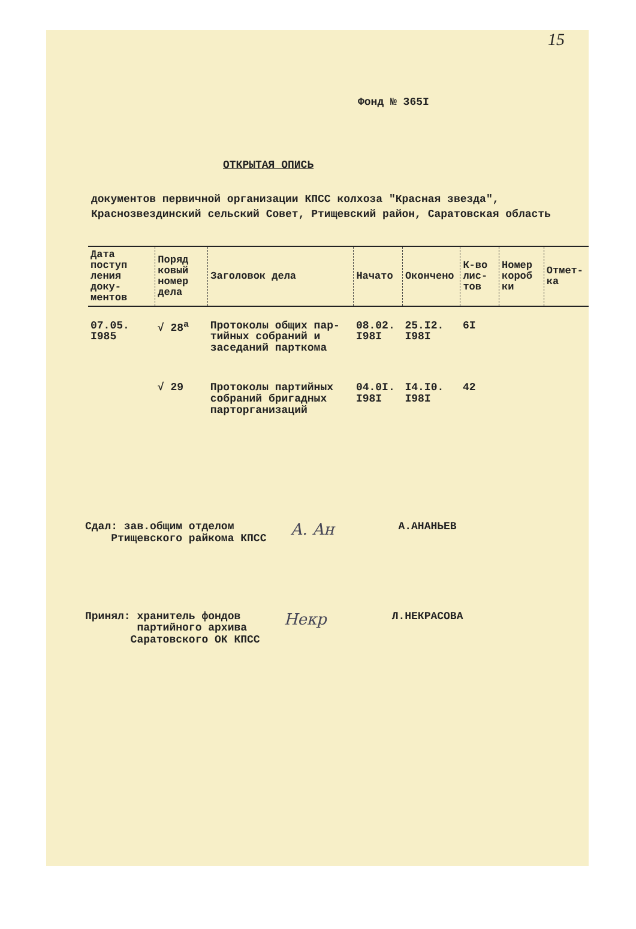15
Фонд № 365I
ОТКРЫТАЯ ОПИСЬ
документов первичной организации КПСС колхоза "Красная звезда", Краснозвездинский сельский Совет, Ртищевский район, Саратовская область
| Дата поступ ления доку- ментов | Поряд ковый номер дела | Заголовок дела | Начато | Окончено | К-во лис- тов | Номер короб ки | Отмет- ка |
| --- | --- | --- | --- | --- | --- | --- | --- |
| 07.05. I985 | √ 28<sup>а</sup> | Протоколы общих пар- тийных собраний и заседаний парткома | 08.02. I98I | 25.I2. I98I | 6I | | |
| | √ 29 | Протоколы партийных собраний бригадных парторганизаций | 04.0I. I98I | I4.I0. I98I | 42 | | |
Сдал: зав.общим отделом
Ртищевского райкома КПСС
А. Ан
А.АНАНЬЕВ
Принял: хранитель фондов
партийного архива
Саратовского ОК КПСС
Некр
Л.НЕКРАСОВА